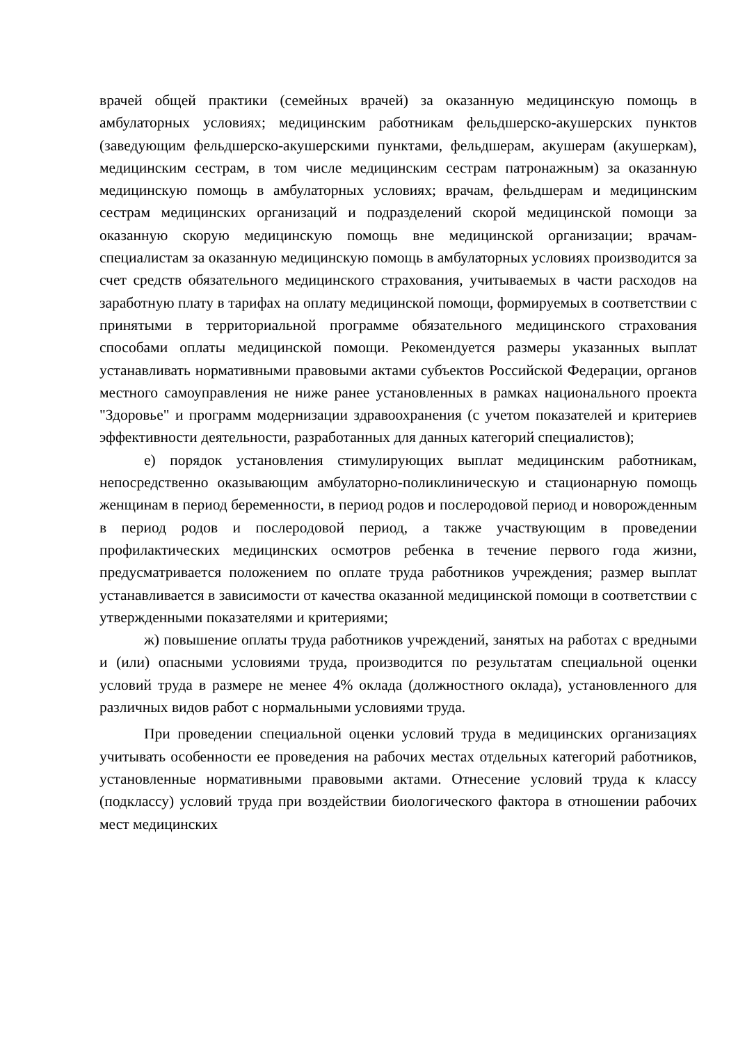врачей общей практики (семейных врачей) за оказанную медицинскую помощь в амбулаторных условиях; медицинским работникам фельдшерско-акушерских пунктов (заведующим фельдшерско-акушерскими пунктами, фельдшерам, акушерам (акушеркам), медицинским сестрам, в том числе медицинским сестрам патронажным) за оказанную медицинскую помощь в амбулаторных условиях; врачам, фельдшерам и медицинским сестрам медицинских организаций и подразделений скорой медицинской помощи за оказанную скорую медицинскую помощь вне медицинской организации; врачам-специалистам за оказанную медицинскую помощь в амбулаторных условиях производится за счет средств обязательного медицинского страхования, учитываемых в части расходов на заработную плату в тарифах на оплату медицинской помощи, формируемых в соответствии с принятыми в территориальной программе обязательного медицинского страхования способами оплаты медицинской помощи. Рекомендуется размеры указанных выплат устанавливать нормативными правовыми актами субъектов Российской Федерации, органов местного самоуправления не ниже ранее установленных в рамках национального проекта "Здоровье" и программ модернизации здравоохранения (с учетом показателей и критериев эффективности деятельности, разработанных для данных категорий специалистов);
е) порядок установления стимулирующих выплат медицинским работникам, непосредственно оказывающим амбулаторно-поликлиническую и стационарную помощь женщинам в период беременности, в период родов и послеродовой период и новорожденным в период родов и послеродовой период, а также участвующим в проведении профилактических медицинских осмотров ребенка в течение первого года жизни, предусматривается положением по оплате труда работников учреждения; размер выплат устанавливается в зависимости от качества оказанной медицинской помощи в соответствии с утвержденными показателями и критериями;
ж) повышение оплаты труда работников учреждений, занятых на работах с вредными и (или) опасными условиями труда, производится по результатам специальной оценки условий труда в размере не менее 4% оклада (должностного оклада), установленного для различных видов работ с нормальными условиями труда.
При проведении специальной оценки условий труда в медицинских организациях учитывать особенности ее проведения на рабочих местах отдельных категорий работников, установленные нормативными правовыми актами. Отнесение условий труда к классу (подклассу) условий труда при воздействии биологического фактора в отношении рабочих мест медицинских